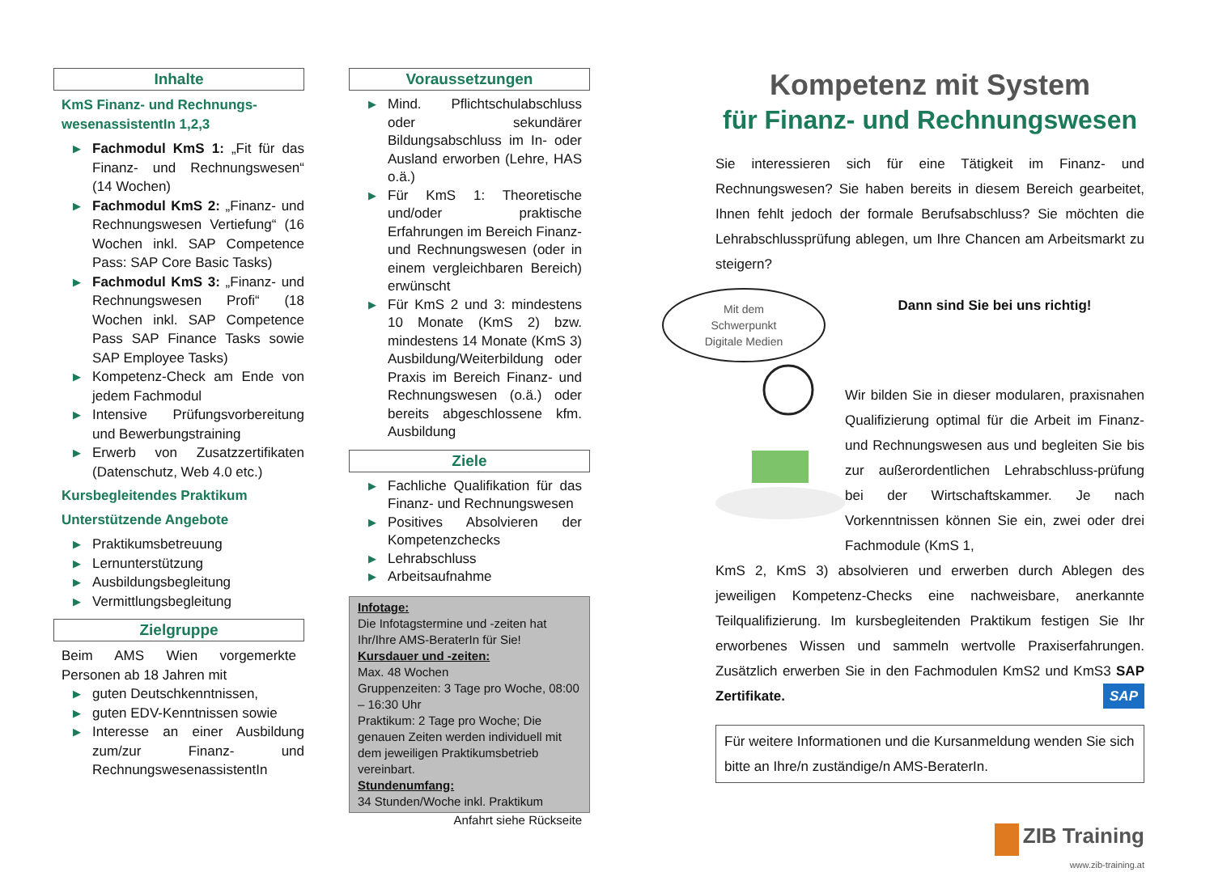Inhalte
KmS Finanz- und Rechnungs-wesenassistentIn 1,2,3
▶ Fachmodul KmS 1: „Fit für das Finanz- und Rechnungswesen“ (14 Wochen)
▶ Fachmodul KmS 2: „Finanz- und Rechnungswesen Vertiefung“ (16 Wochen inkl. SAP Competence Pass: SAP Core Basic Tasks)
▶ Fachmodul KmS 3: „Finanz- und Rechnungswesen Profi“ (18 Wochen inkl. SAP Competence Pass SAP Finance Tasks sowie SAP Employee Tasks)
▶ Kompetenz-Check am Ende von jedem Fachmodul
▶ Intensive Prüfungsvorbereitung und Bewerbungstraining
▶ Erwerb von Zusatzzertifikaten (Datenschutz, Web 4.0 etc.)
Kursbegleitendes Praktikum
Unterstützende Angebote
▶ Praktikumsbetreuung
▶ Lernunterstützung
▶ Ausbildungsbegleitung
▶ Vermittlungsbegleitung
Zielgruppe
Beim AMS Wien vorgemerkte Personen ab 18 Jahren mit
▶ guten Deutschkenntnissen,
▶ guten EDV-Kenntnissen sowie
▶ Interesse an einer Ausbildung zum/zur Finanz- und RechnungswesenassistentIn
Voraussetzungen
▶ Mind. Pflichtschulabschluss oder sekundärer Bildungsabschluss im In- oder Ausland erworben (Lehre, HAS o.ä.)
▶ Für KmS 1: Theoretische und/oder praktische Erfahrungen im Bereich Finanz- und Rechnungswesen (oder in einem vergleichbaren Bereich) erwünscht
▶ Für KmS 2 und 3: mindestens 10 Monate (KmS 2) bzw. mindestens 14 Monate (KmS 3) Ausbildung/Weiterbildung oder Praxis im Bereich Finanz- und Rechnungswesen (o.ä.) oder bereits abgeschlossene kfm. Ausbildung
Ziele
▶ Fachliche Qualifikation für das Finanz- und Rechnungswesen
▶ Positives Absolvieren der Kompetenzchecks
▶ Lehrabschluss
▶ Arbeitsaufnahme
Infotage:
Die Infotagstermine und -zeiten hat Ihr/Ihre AMS-BeraterIn für Sie!
Kursdauer und -zeiten:
Max. 48 Wochen
Gruppenzeiten: 3 Tage pro Woche, 08:00 – 16:30 Uhr
Praktikum: 2 Tage pro Woche; Die genauen Zeiten werden individuell mit dem jeweiligen Praktikumsbetrieb vereinbart.
Stundenumfang:
34 Stunden/Woche inkl. Praktikum
Anfahrt siehe Rückseite
Kompetenz mit System
für Finanz- und Rechnungswesen
Sie interessieren sich für eine Tätigkeit im Finanz- und Rechnungswesen? Sie haben bereits in diesem Bereich gearbeitet, Ihnen fehlt jedoch der formale Berufsabschluss? Sie möchten die Lehrabschlussprüfung ablegen, um Ihre Chancen am Arbeitsmarkt zu steigern?
Mit dem
Schwerpunkt
Digitale Medien
Dann sind Sie bei uns richtig!
Wir bilden Sie in dieser modularen, praxisnahen Qualifizierung optimal für die Arbeit im Finanz- und Rechnungswesen aus und begleiten Sie bis zur außerordentlichen Lehrabschluss-prüfung bei der Wirtschaftskammer. Je nach Vorkenntnissen können Sie ein, zwei oder drei Fachmodule (KmS 1,
KmS 2, KmS 3) absolvieren und erwerben durch Ablegen des jeweiligen Kompetenz-Checks eine nachweisbare, anerkannte Teilqualifizierung. Im kursbegleitenden Praktikum festigen Sie Ihr erworbenes Wissen und sammeln wertvolle Praxiserfahrungen. Zusätzlich erwerben Sie in den Fachmodulen KmS2 und KmS3 SAP Zertifikate. SAP
Für weitere Informationen und die Kursanmeldung wenden Sie sich bitte an Ihre/n zuständige/n AMS-BeraterIn.
ZIB Training
www.zib-training.at